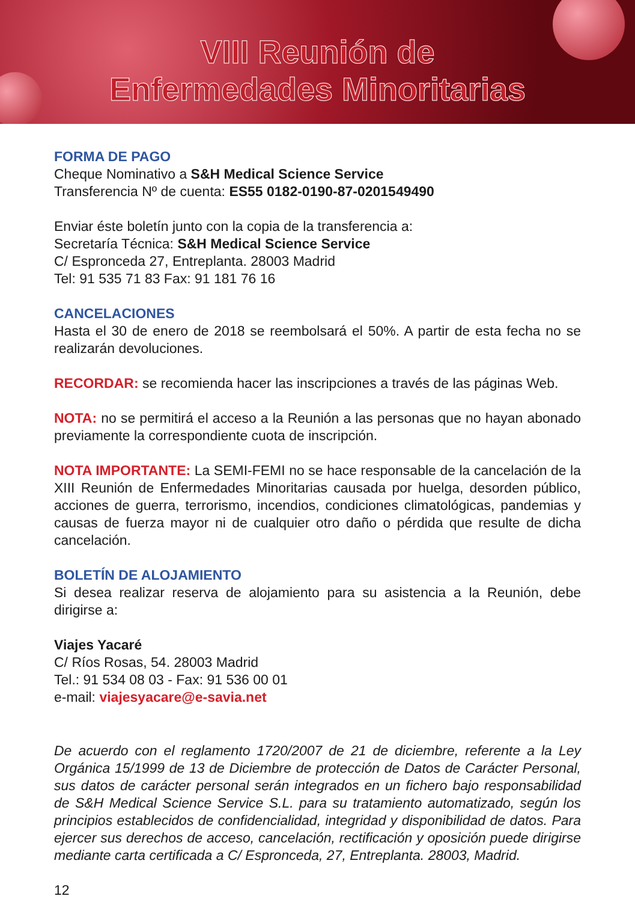VIII Reunión de
Enfermedades Minoritarias
FORMA DE PAGO
Cheque Nominativo a S&H Medical Science Service
Transferencia Nº de cuenta: ES55 0182-0190-87-0201549490
Enviar éste boletín junto con la copia de la transferencia a:
Secretaría Técnica: S&H Medical Science Service
C/ Espronceda 27, Entreplanta. 28003 Madrid
Tel: 91 535 71 83 Fax: 91 181 76 16
CANCELACIONES
Hasta el 30 de enero de 2018 se reembolsará el 50%. A partir de esta fecha no se realizarán devoluciones.
RECORDAR: se recomienda hacer las inscripciones a través de las páginas Web.
NOTA: no se permitirá el acceso a la Reunión a las personas que no hayan abonado previamente la correspondiente cuota de inscripción.
NOTA IMPORTANTE: La SEMI-FEMI no se hace responsable de la cancelación de la XIII Reunión de Enfermedades Minoritarias causada por huelga, desorden público, acciones de guerra, terrorismo, incendios, condiciones climatológicas, pandemias y causas de fuerza mayor ni de cualquier otro daño o pérdida que resulte de dicha cancelación.
BOLETÍN DE ALOJAMIENTO
Si desea realizar reserva de alojamiento para su asistencia a la Reunión, debe dirigirse a:
Viajes Yacaré
C/ Ríos Rosas, 54. 28003 Madrid
Tel.: 91 534 08 03 - Fax: 91 536 00 01
e-mail: viajesyacare@e-savia.net
De acuerdo con el reglamento 1720/2007 de 21 de diciembre, referente a la Ley Orgánica 15/1999 de 13 de Diciembre de protección de Datos de Carácter Personal, sus datos de carácter personal serán integrados en un fichero bajo responsabilidad de S&H Medical Science Service S.L. para su tratamiento automatizado, según los principios establecidos de confidencialidad, integridad y disponibilidad de datos. Para ejercer sus derechos de acceso, cancelación, rectificación y oposición puede dirigirse mediante carta certificada a C/ Espronceda, 27, Entreplanta. 28003, Madrid.
12